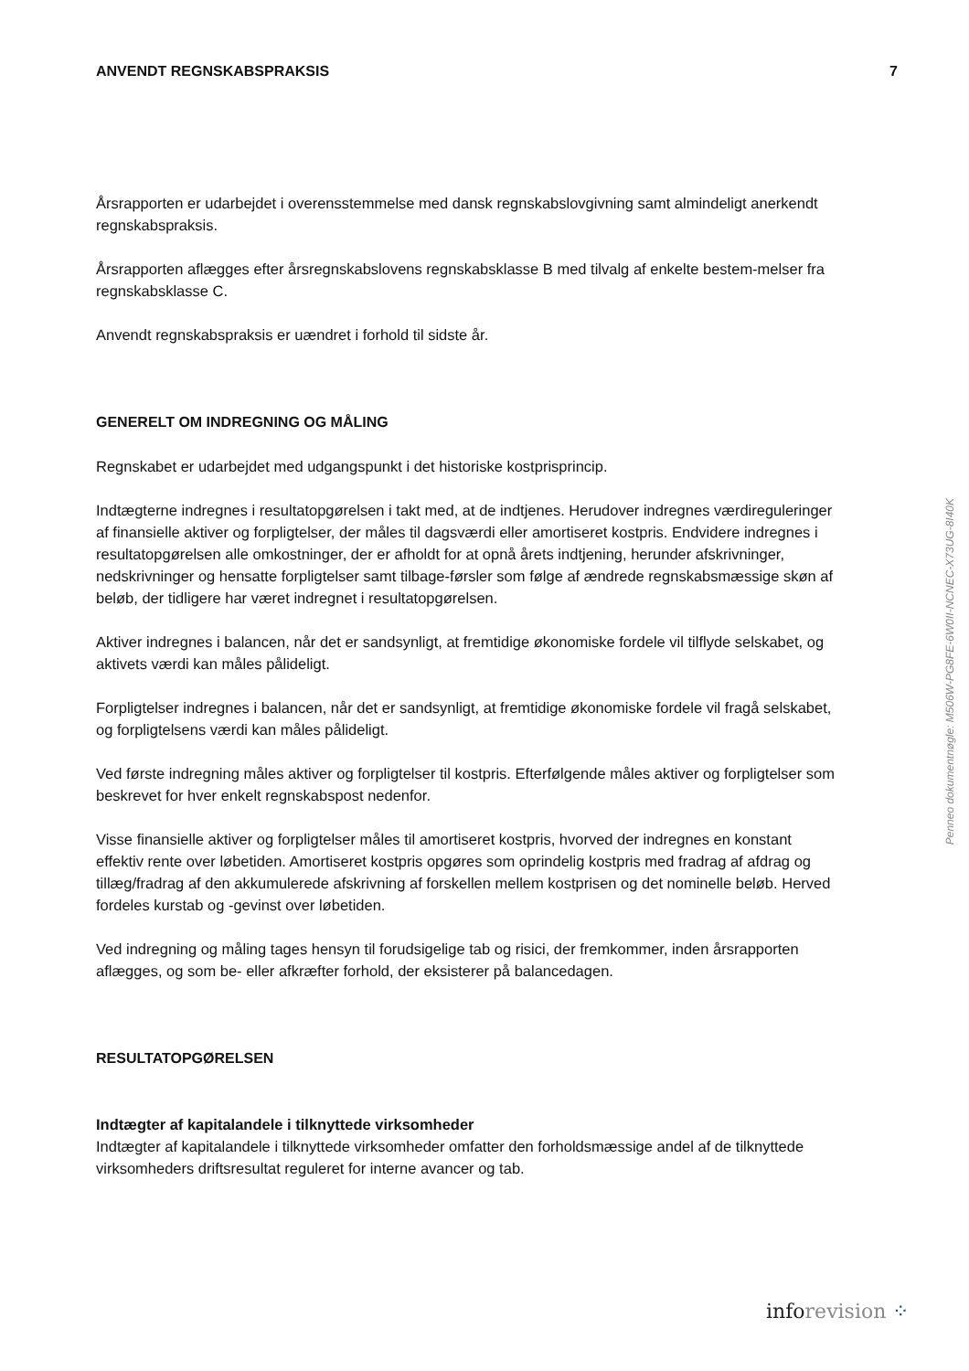ANVENDT REGNSKABSPRAKSIS 7
Årsrapporten er udarbejdet i overensstemmelse med dansk regnskabslovgivning samt almindeligt anerkendt regnskabspraksis.
Årsrapporten aflægges efter årsregnskabslovens regnskabsklasse B med tilvalg af enkelte bestem-melser fra regnskabsklasse C.
Anvendt regnskabspraksis er uændret i forhold til sidste år.
GENERELT OM INDREGNING OG MÅLING
Regnskabet er udarbejdet med udgangspunkt i det historiske kostprisprincip.
Indtægterne indregnes i resultatopgørelsen i takt med, at de indtjenes. Herudover indregnes værdireguleringer af finansielle aktiver og forpligtelser, der måles til dagsværdi eller amortiseret kostpris. Endvidere indregnes i resultatopgørelsen alle omkostninger, der er afholdt for at opnå årets indtjening, herunder afskrivninger, nedskrivninger og hensatte forpligtelser samt tilbage-førsler som følge af ændrede regnskabsmæssige skøn af beløb, der tidligere har været indregnet i resultatopgørelsen.
Aktiver indregnes i balancen, når det er sandsynligt, at fremtidige økonomiske fordele vil tilflyde selskabet, og aktivets værdi kan måles pålideligt.
Forpligtelser indregnes i balancen, når det er sandsynligt, at fremtidige økonomiske fordele vil fragå selskabet, og forpligtelsens værdi kan måles pålideligt.
Ved første indregning måles aktiver og forpligtelser til kostpris. Efterfølgende måles aktiver og forpligtelser som beskrevet for hver enkelt regnskabspost nedenfor.
Visse finansielle aktiver og forpligtelser måles til amortiseret kostpris, hvorved der indregnes en konstant effektiv rente over løbetiden. Amortiseret kostpris opgøres som oprindelig kostpris med fradrag af afdrag og tillæg/fradrag af den akkumulerede afskrivning af forskellen mellem kostprisen og det nominelle beløb. Herved fordeles kurstab og -gevinst over løbetiden.
Ved indregning og måling tages hensyn til forudsigelige tab og risici, der fremkommer, inden årsrapporten aflægges, og som be- eller afkræfter forhold, der eksisterer på balancedagen.
RESULTATOPGØRELSEN
Indtægter af kapitalandele i tilknyttede virksomheder
Indtægter af kapitalandele i tilknyttede virksomheder omfatter den forholdsmæssige andel af de tilknyttede virksomheders driftsresultat reguleret for interne avancer og tab.
Penneo dokumentnøgle: M506W-PG8FE-6W0II-NCNEC-X73UG-8I40K
inforevision ⁘